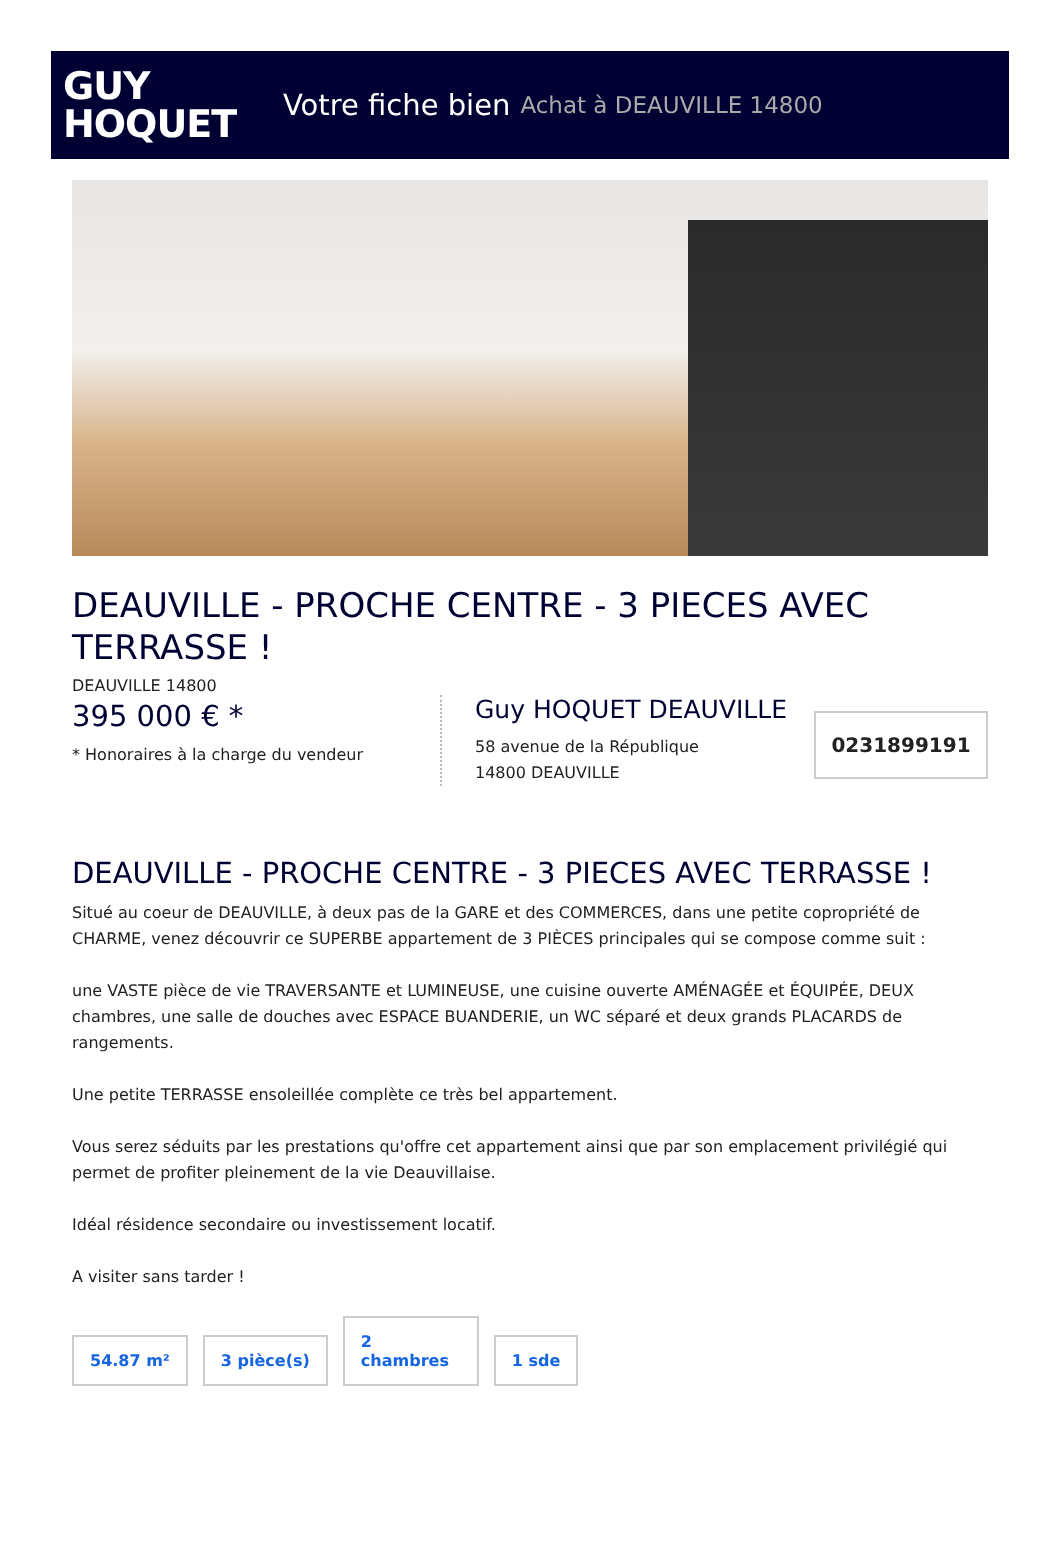GUY
HOQUET
Votre fiche bien Achat à DEAUVILLE 14800
DEAUVILLE - PROCHE CENTRE - 3 PIECES AVEC TERRASSE !
DEAUVILLE 14800
395 000 € *
* Honoraires à la charge du vendeur
Guy HOQUET DEAUVILLE
58 avenue de la République
14800 DEAUVILLE
0231899191
DEAUVILLE - PROCHE CENTRE - 3 PIECES AVEC TERRASSE !
Situé au coeur de DEAUVILLE, à deux pas de la GARE et des COMMERCES, dans une petite copropriété de CHARME, venez découvrir ce SUPERBE appartement de 3 PIÈCES principales qui se compose comme suit :
une VASTE pièce de vie TRAVERSANTE et LUMINEUSE, une cuisine ouverte AMÉNAGÉE et ÉQUIPÉE, DEUX chambres, une salle de douches avec ESPACE BUANDERIE, un WC séparé et deux grands PLACARDS de rangements.
Une petite TERRASSE ensoleillée complète ce très bel appartement.
Vous serez séduits par les prestations qu'offre cet appartement ainsi que par son emplacement privilégié qui permet de profiter pleinement de la vie Deauvillaise.
Idéal résidence secondaire ou investissement locatif.
A visiter sans tarder !
54.87 m²
3 pièce(s)
2
chambres
1 sde